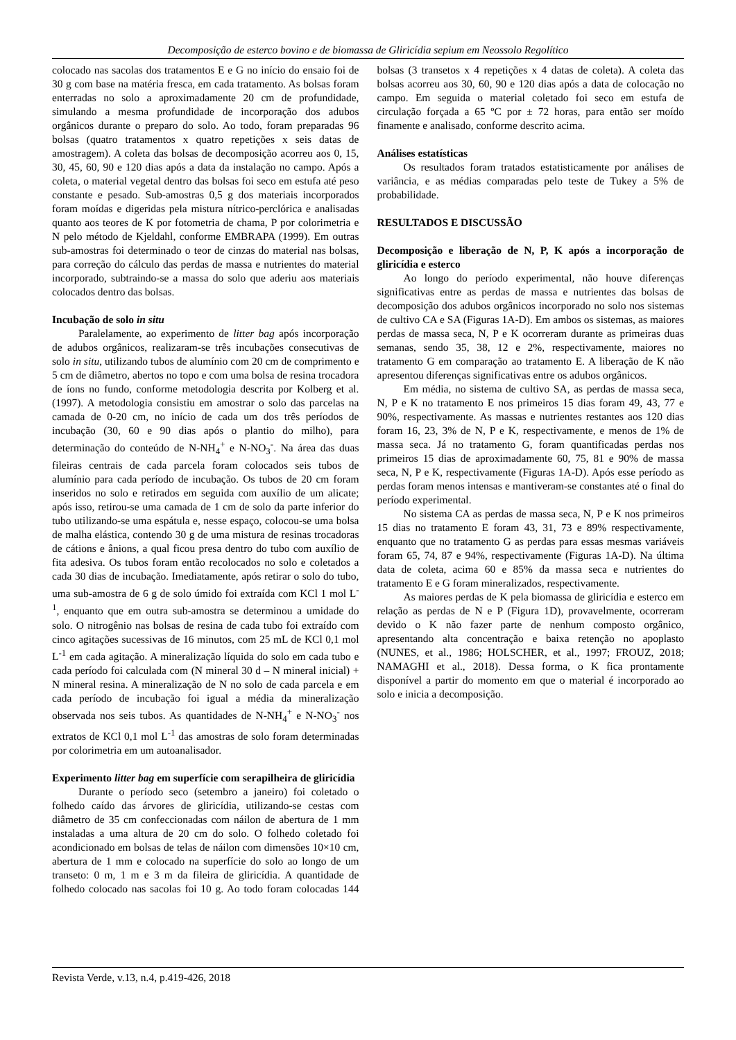Decomposição de esterco bovino e de biomassa de Gliricídia sepium em Neossolo Regolítico
colocado nas sacolas dos tratamentos E e G no início do ensaio foi de 30 g com base na matéria fresca, em cada tratamento. As bolsas foram enterradas no solo a aproximadamente 20 cm de profundidade, simulando a mesma profundidade de incorporação dos adubos orgânicos durante o preparo do solo. Ao todo, foram preparadas 96 bolsas (quatro tratamentos x quatro repetições x seis datas de amostragem). A coleta das bolsas de decomposição acorreu aos 0, 15, 30, 45, 60, 90 e 120 dias após a data da instalação no campo. Após a coleta, o material vegetal dentro das bolsas foi seco em estufa até peso constante e pesado. Sub-amostras 0,5 g dos materiais incorporados foram moídas e digeridas pela mistura nítrico-perclórica e analisadas quanto aos teores de K por fotometria de chama, P por colorimetria e N pelo método de Kjeldahl, conforme EMBRAPA (1999). Em outras sub-amostras foi determinado o teor de cinzas do material nas bolsas, para correção do cálculo das perdas de massa e nutrientes do material incorporado, subtraindo-se a massa do solo que aderiu aos materiais colocados dentro das bolsas.
Incubação de solo in situ
Paralelamente, ao experimento de litter bag após incorporação de adubos orgânicos, realizaram-se três incubações consecutivas de solo in situ, utilizando tubos de alumínio com 20 cm de comprimento e 5 cm de diâmetro, abertos no topo e com uma bolsa de resina trocadora de íons no fundo, conforme metodologia descrita por Kolberg et al. (1997). A metodologia consistiu em amostrar o solo das parcelas na camada de 0-20 cm, no início de cada um dos três períodos de incubação (30, 60 e 90 dias após o plantio do milho), para determinação do conteúdo de N-NH<sub>4</sub><sup>+</sup> e N-NO<sub>3</sub><sup>-</sup>. Na área das duas fileiras centrais de cada parcela foram colocados seis tubos de alumínio para cada período de incubação. Os tubos de 20 cm foram inseridos no solo e retirados em seguida com auxílio de um alicate; após isso, retirou-se uma camada de 1 cm de solo da parte inferior do tubo utilizando-se uma espátula e, nesse espaço, colocou-se uma bolsa de malha elástica, contendo 30 g de uma mistura de resinas trocadoras de cátions e ânions, a qual ficou presa dentro do tubo com auxílio de fita adesiva. Os tubos foram então recolocados no solo e coletados a cada 30 dias de incubação. Imediatamente, após retirar o solo do tubo, uma sub-amostra de 6 g de solo úmido foi extraída com KCl 1 mol L<sup>-1</sup>, enquanto que em outra sub-amostra se determinou a umidade do solo. O nitrogênio nas bolsas de resina de cada tubo foi extraído com cinco agitações sucessivas de 16 minutos, com 25 mL de KCl 0,1 mol L<sup>-1</sup> em cada agitação. A mineralização líquida do solo em cada tubo e cada período foi calculada com (N mineral 30 d – N mineral inicial) + N mineral resina. A mineralização de N no solo de cada parcela e em cada período de incubação foi igual a média da mineralização observada nos seis tubos. As quantidades de N-NH<sub>4</sub><sup>+</sup> e N-NO<sub>3</sub><sup>-</sup> nos extratos de KCl 0,1 mol L<sup>-1</sup> das amostras de solo foram determinadas por colorimetria em um autoanalisador.
Experimento litter bag em superfície com serapilheira de gliricídia
Durante o período seco (setembro a janeiro) foi coletado o folhedo caído das árvores de gliricídia, utilizando-se cestas com diâmetro de 35 cm confeccionadas com náilon de abertura de 1 mm instaladas a uma altura de 20 cm do solo. O folhedo coletado foi acondicionado em bolsas de telas de náilon com dimensões 10×10 cm, abertura de 1 mm e colocado na superfície do solo ao longo de um transeto: 0 m, 1 m e 3 m da fileira de gliricídia. A quantidade de folhedo colocado nas sacolas foi 10 g. Ao todo foram colocadas 144 bolsas (3 transetos x 4 repetições x 4 datas de coleta). A coleta das bolsas acorreu aos 30, 60, 90 e 120 dias após a data de colocação no campo. Em seguida o material coletado foi seco em estufa de circulação forçada a 65 ºC por ± 72 horas, para então ser moído finamente e analisado, conforme descrito acima.
Análises estatísticas
Os resultados foram tratados estatisticamente por análises de variância, e as médias comparadas pelo teste de Tukey a 5% de probabilidade.
RESULTADOS E DISCUSSÃO
Decomposição e liberação de N, P, K após a incorporação de gliricídia e esterco
Ao longo do período experimental, não houve diferenças significativas entre as perdas de massa e nutrientes das bolsas de decomposição dos adubos orgânicos incorporado no solo nos sistemas de cultivo CA e SA (Figuras 1A-D). Em ambos os sistemas, as maiores perdas de massa seca, N, P e K ocorreram durante as primeiras duas semanas, sendo 35, 38, 12 e 2%, respectivamente, maiores no tratamento G em comparação ao tratamento E. A liberação de K não apresentou diferenças significativas entre os adubos orgânicos.
Em média, no sistema de cultivo SA, as perdas de massa seca, N, P e K no tratamento E nos primeiros 15 dias foram 49, 43, 77 e 90%, respectivamente. As massas e nutrientes restantes aos 120 dias foram 16, 23, 3% de N, P e K, respectivamente, e menos de 1% de massa seca. Já no tratamento G, foram quantificadas perdas nos primeiros 15 dias de aproximadamente 60, 75, 81 e 90% de massa seca, N, P e K, respectivamente (Figuras 1A-D). Após esse período as perdas foram menos intensas e mantiveram-se constantes até o final do período experimental.
No sistema CA as perdas de massa seca, N, P e K nos primeiros 15 dias no tratamento E foram 43, 31, 73 e 89% respectivamente, enquanto que no tratamento G as perdas para essas mesmas variáveis foram 65, 74, 87 e 94%, respectivamente (Figuras 1A-D). Na última data de coleta, acima 60 e 85% da massa seca e nutrientes do tratamento E e G foram mineralizados, respectivamente.
As maiores perdas de K pela biomassa de gliricídia e esterco em relação as perdas de N e P (Figura 1D), provavelmente, ocorreram devido o K não fazer parte de nenhum composto orgânico, apresentando alta concentração e baixa retenção no apoplasto (NUNES, et al., 1986; HOLSCHER, et al., 1997; FROUZ, 2018; NAMAGHI et al., 2018). Dessa forma, o K fica prontamente disponível a partir do momento em que o material é incorporado ao solo e inicia a decomposição.
Revista Verde, v.13, n.4, p.419-426, 2018